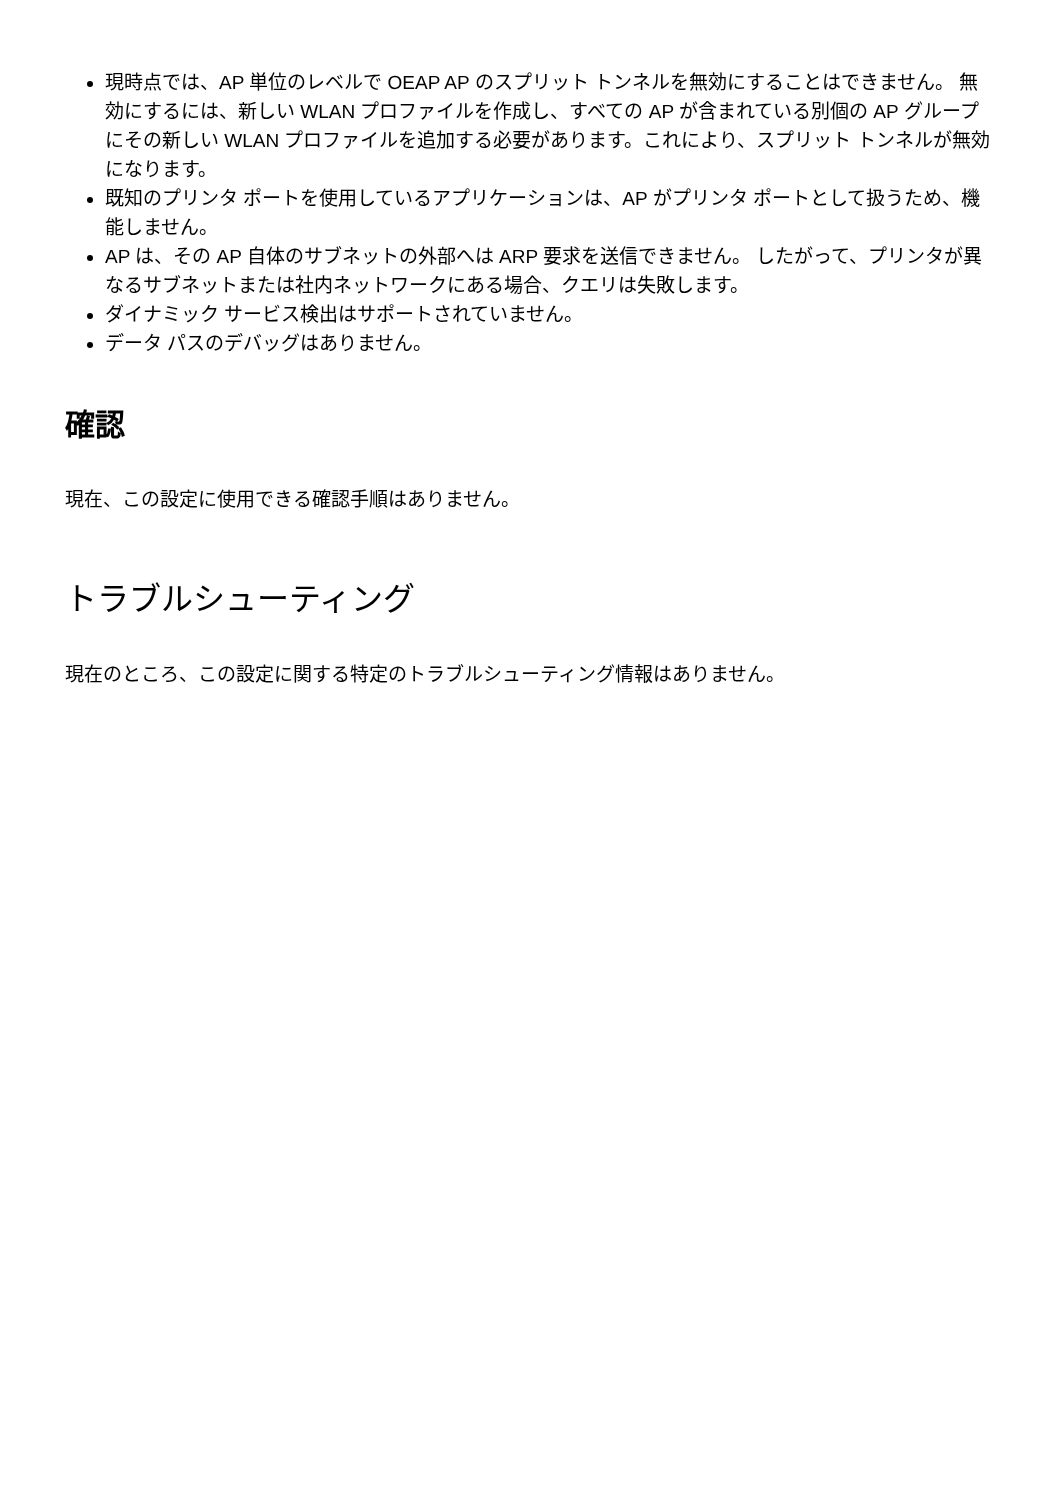現時点では、AP 単位のレベルで OEAP AP のスプリット トンネルを無効にすることはできません。 無効にするには、新しい WLAN プロファイルを作成し、すべての AP が含まれている別個の AP グループにその新しい WLAN プロファイルを追加する必要があります。これにより、スプリット トンネルが無効になります。
既知のプリンタ ポートを使用しているアプリケーションは、AP がプリンタ ポートとして扱うため、機能しません。
AP は、その AP 自体のサブネットの外部へは ARP 要求を送信できません。 したがって、プリンタが異なるサブネットまたは社内ネットワークにある場合、クエリは失敗します。
ダイナミック サービス検出はサポートされていません。
データ パスのデバッグはありません。
確認
現在、この設定に使用できる確認手順はありません。
トラブルシューティング
現在のところ、この設定に関する特定のトラブルシューティング情報はありません。